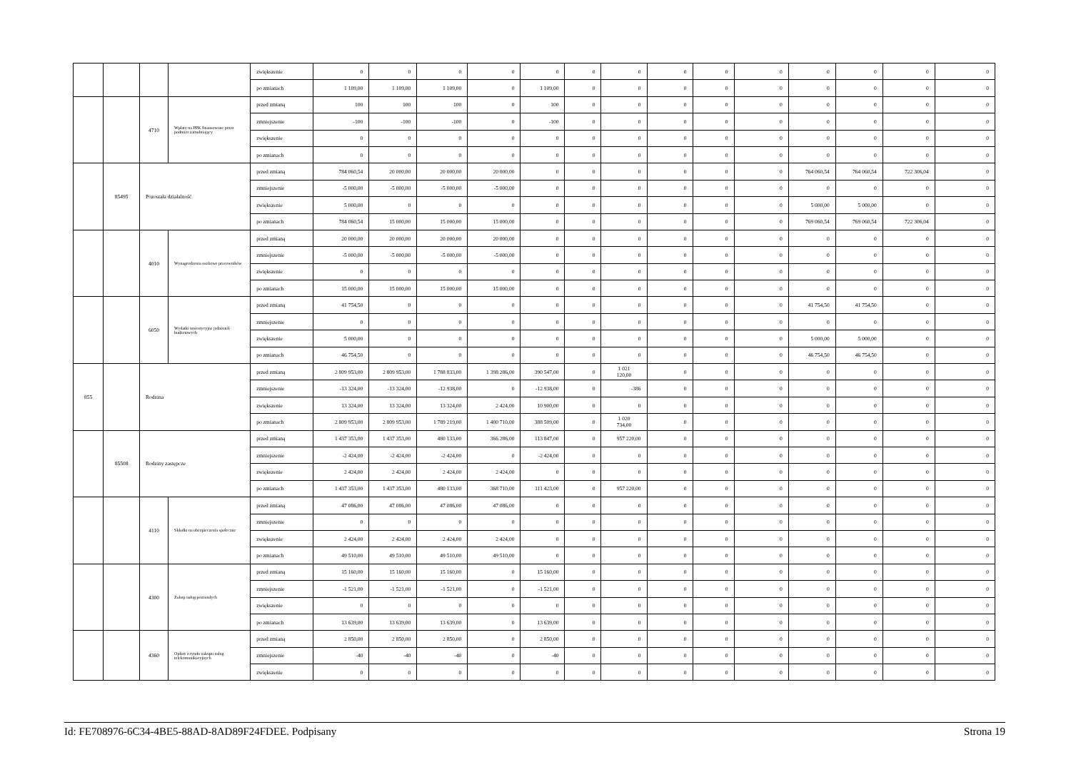| | | | | zwiększenie | 0 | 0 | 0 | 0 | 0 | 0 | 0 | 0 | 0 | 0 | 0 | 0 | 0 | 0 |
| | | | | po zmianach | 1 109,00 | 1 109,00 | 1 109,00 | 0 | 1 109,00 | 0 | 0 | 0 | 0 | 0 | 0 | 0 | 0 | 0 |
| | | 4710 | Wpłaty na PPK finansowane przez podmiot zatrudniający | przed zmianą | 100 | 100 | 100 | 0 | 100 | 0 | 0 | 0 | 0 | 0 | 0 | 0 | 0 | 0 |
| | | | | zmniejszenie | -100 | -100 | -100 | 0 | -100 | 0 | 0 | 0 | 0 | 0 | 0 | 0 | 0 | 0 |
| | | | | zwiększenie | 0 | 0 | 0 | 0 | 0 | 0 | 0 | 0 | 0 | 0 | 0 | 0 | 0 | 0 |
| | | | | po zmianach | 0 | 0 | 0 | 0 | 0 | 0 | 0 | 0 | 0 | 0 | 0 | 0 | 0 | 0 |
| | 85495 | Pozostała działalność | | przed zmianą | 784 060,54 | 20 000,00 | 20 000,00 | 20 000,00 | 0 | 0 | 0 | 0 | 0 | 0 | 764 060,54 | 764 060,54 | 722 306,04 | 0 |
| | | | | zmniejszenie | -5 000,00 | -5 000,00 | -5 000,00 | -5 000,00 | 0 | 0 | 0 | 0 | 0 | 0 | 0 | 0 | 0 | 0 |
| | | | | zwiększenie | 5 000,00 | 0 | 0 | 0 | 0 | 0 | 0 | 0 | 0 | 0 | 5 000,00 | 5 000,00 | 0 | 0 |
| | | | | po zmianach | 784 060,54 | 15 000,00 | 15 000,00 | 15 000,00 | 0 | 0 | 0 | 0 | 0 | 0 | 769 060,54 | 769 060,54 | 722 306,04 | 0 |
| | | 4010 | Wynagrodzenia osobowe pracowników | przed zmianą | 20 000,00 | 20 000,00 | 20 000,00 | 20 000,00 | 0 | 0 | 0 | 0 | 0 | 0 | 0 | 0 | 0 | 0 |
| | | | | zmniejszenie | -5 000,00 | -5 000,00 | -5 000,00 | -5 000,00 | 0 | 0 | 0 | 0 | 0 | 0 | 0 | 0 | 0 | 0 |
| | | | | zwiększenie | 0 | 0 | 0 | 0 | 0 | 0 | 0 | 0 | 0 | 0 | 0 | 0 | 0 | 0 |
| | | | | po zmianach | 15 000,00 | 15 000,00 | 15 000,00 | 15 000,00 | 0 | 0 | 0 | 0 | 0 | 0 | 0 | 0 | 0 | 0 |
| | | 6050 | Wydatki inwestycyjne jednostek budżetowych | przed zmianą | 41 754,50 | 0 | 0 | 0 | 0 | 0 | 0 | 0 | 0 | 0 | 41 754,50 | 41 754,50 | 0 | 0 |
| | | | | zmniejszenie | 0 | 0 | 0 | 0 | 0 | 0 | 0 | 0 | 0 | 0 | 0 | 0 | 0 | 0 |
| | | | | zwiększenie | 5 000,00 | 0 | 0 | 0 | 0 | 0 | 0 | 0 | 0 | 0 | 5 000,00 | 5 000,00 | 0 | 0 |
| | | | | po zmianach | 46 754,50 | 0 | 0 | 0 | 0 | 0 | 0 | 0 | 0 | 0 | 46 754,50 | 46 754,50 | 0 | 0 |
| 855 | | Rodzina | | przed zmianą | 2 809 953,00 | 2 809 953,00 | 1 788 833,00 | 1 398 286,00 | 390 547,00 | 0 | 1 021 120,00 | 0 | 0 | 0 | 0 | 0 | 0 | 0 |
| | | | | zmniejszenie | -13 324,00 | -13 324,00 | -12 938,00 | 0 | -12 938,00 | 0 | -386 | 0 | 0 | 0 | 0 | 0 | 0 | 0 |
| | | | | zwiększenie | 13 324,00 | 13 324,00 | 13 324,00 | 2 424,00 | 10 900,00 | 0 | 0 | 0 | 0 | 0 | 0 | 0 | 0 | 0 |
| | | | | po zmianach | 2 809 953,00 | 2 809 953,00 | 1 789 219,00 | 1 400 710,00 | 388 509,00 | 0 | 1 020 734,00 | 0 | 0 | 0 | 0 | 0 | 0 | 0 |
| | 85508 | Rodziny zastępcze | | przed zmianą | 1 437 353,00 | 1 437 353,00 | 480 133,00 | 366 286,00 | 113 847,00 | 0 | 957 220,00 | 0 | 0 | 0 | 0 | 0 | 0 | 0 |
| | | | | zmniejszenie | -2 424,00 | -2 424,00 | -2 424,00 | 0 | -2 424,00 | 0 | 0 | 0 | 0 | 0 | 0 | 0 | 0 | 0 |
| | | | | zwiększenie | 2 424,00 | 2 424,00 | 2 424,00 | 2 424,00 | 0 | 0 | 0 | 0 | 0 | 0 | 0 | 0 | 0 | 0 |
| | | | | po zmianach | 1 437 353,00 | 1 437 353,00 | 480 133,00 | 368 710,00 | 111 423,00 | 0 | 957 220,00 | 0 | 0 | 0 | 0 | 0 | 0 | 0 |
| | | 4110 | Składki na ubezpieczenia społeczne | przed zmianą | 47 086,00 | 47 086,00 | 47 086,00 | 47 086,00 | 0 | 0 | 0 | 0 | 0 | 0 | 0 | 0 | 0 | 0 |
| | | | | zmniejszenie | 0 | 0 | 0 | 0 | 0 | 0 | 0 | 0 | 0 | 0 | 0 | 0 | 0 | 0 |
| | | | | zwiększenie | 2 424,00 | 2 424,00 | 2 424,00 | 2 424,00 | 0 | 0 | 0 | 0 | 0 | 0 | 0 | 0 | 0 | 0 |
| | | | | po zmianach | 49 510,00 | 49 510,00 | 49 510,00 | 49 510,00 | 0 | 0 | 0 | 0 | 0 | 0 | 0 | 0 | 0 | 0 |
| | | 4300 | Zakup usług pozostałych | przed zmianą | 15 160,00 | 15 160,00 | 15 160,00 | 0 | 15 160,00 | 0 | 0 | 0 | 0 | 0 | 0 | 0 | 0 | 0 |
| | | | | zmniejszenie | -1 521,00 | -1 521,00 | -1 521,00 | 0 | -1 521,00 | 0 | 0 | 0 | 0 | 0 | 0 | 0 | 0 | 0 |
| | | | | zwiększenie | 0 | 0 | 0 | 0 | 0 | 0 | 0 | 0 | 0 | 0 | 0 | 0 | 0 | 0 |
| | | | | po zmianach | 13 639,00 | 13 639,00 | 13 639,00 | 0 | 13 639,00 | 0 | 0 | 0 | 0 | 0 | 0 | 0 | 0 | 0 |
| | | 4360 | Opłaty z tytułu zakupu usług telekomunikacyjnych | przed zmianą | 2 850,00 | 2 850,00 | 2 850,00 | 0 | 2 850,00 | 0 | 0 | 0 | 0 | 0 | 0 | 0 | 0 | 0 |
| | | | | zmniejszenie | -40 | -40 | -40 | 0 | -40 | 0 | 0 | 0 | 0 | 0 | 0 | 0 | 0 | 0 |
| | | | | zwiększenie | 0 | 0 | 0 | 0 | 0 | 0 | 0 | 0 | 0 | 0 | 0 | 0 | 0 | 0 |
Id: FE708976-6C34-4BE5-88AD-8AD89F24FDEE. Podpisany Strona 19